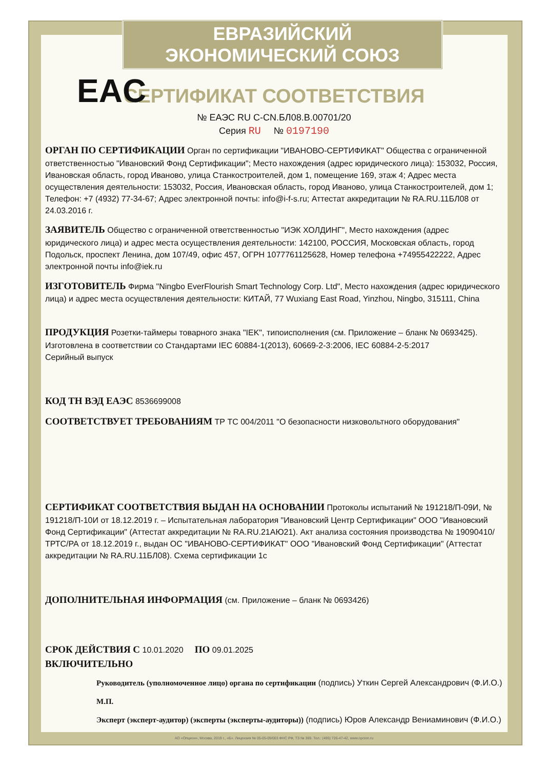ЕВРАЗИЙСКИЙ ЭКОНОМИЧЕСКИЙ СОЮЗ
СЕРТИФИКАТ СООТВЕТСТВИЯ
EAC
№ ЕАЭС RU C-CN.БЛ08.В.00701/20
Серия RU № 0197190
ОРГАН ПО СЕРТИФИКАЦИИ Орган по сертификации "ИВАНОВО-СЕРТИФИКАТ" Общества с ограниченной ответственностью "Ивановский Фонд Сертификации"; Место нахождения (адрес юридического лица): 153032, Россия, Ивановская область, город Иваново, улица Станкостроителей, дом 1, помещение 169, этаж 4; Адрес места осуществления деятельности: 153032, Россия, Ивановская область, город Иваново, улица Станкостроителей, дом 1; Телефон: +7 (4932) 77-34-67; Адрес электронной почты: info@i-f-s.ru; Аттестат аккредитации № RA.RU.11БЛ08 от 24.03.2016 г.
ЗАЯВИТЕЛЬ Общество с ограниченной ответственностью "ИЭК ХОЛДИНГ", Место нахождения (адрес юридического лица) и адрес места осуществления деятельности: 142100, РОССИЯ, Московская область, город Подольск, проспект Ленина, дом 107/49, офис 457, ОГРН 1077761125628, Номер телефона +74955422222, Адрес электронной почты info@iek.ru
ИЗГОТОВИТЕЛЬ Фирма "Ningbo EverFlourish Smart Technology Corp. Ltd", Место нахождения (адрес юридического лица) и адрес места осуществления деятельности: КИТАЙ, 77 Wuxiang East Road, Yinzhou, Ningbo, 315111, China
ПРОДУКЦИЯ Розетки-таймеры товарного знака "IEK", типоисполнения (см. Приложение – бланк № 0693425).
Изготовлена в соответствии со Стандартами IEC 60884-1(2013), 60669-2-3:2006, IEC 60884-2-5:2017
Серийный выпуск
КОД ТН ВЭД ЕАЭС 8536699008
СООТВЕТСТВУЕТ ТРЕБОВАНИЯМ ТР ТС 004/2011 "О безопасности низковольтного оборудования"
СЕРТИФИКАТ СООТВЕТСТВИЯ ВЫДАН НА ОСНОВАНИИ Протоколы испытаний № 191218/П-09И, № 191218/П-10И от 18.12.2019 г. – Испытательная лаборатория "Ивановский Центр Сертификации" ООО "Ивановский Фонд Сертификации" (Аттестат аккредитации № RA.RU.21АЮ21). Акт анализа состояния производства № 19090410/ТРТС/РА от 18.12.2019 г., выдан ОС "ИВАНОВО-СЕРТИФИКАТ" ООО "Ивановский Фонд Сертификации" (Аттестат аккредитации № RA.RU.11БЛ08). Схема сертификации 1с
ДОПОЛНИТЕЛЬНАЯ ИНФОРМАЦИЯ (см. Приложение – бланк № 0693426)
СРОК ДЕЙСТВИЯ С 10.01.2020 ПО 09.01.2025
ВКЛЮЧИТЕЛЬНО
Руководитель (уполномоченное лицо) органа по сертификации (подпись) Уткин Сергей Александрович (Ф.И.О.)
М.П.
Эксперт (эксперт-аудитор) (эксперты (эксперты-аудиторы)) (подпись) Юров Александр Вениаминович (Ф.И.О.)
АО «Опцион», Москва, 2019 г., «Б». Лицензия № 05-05-09/003 ФНС РФ, ТЗ № 369. Тел.: (495) 726-47-42, www.opcion.ru